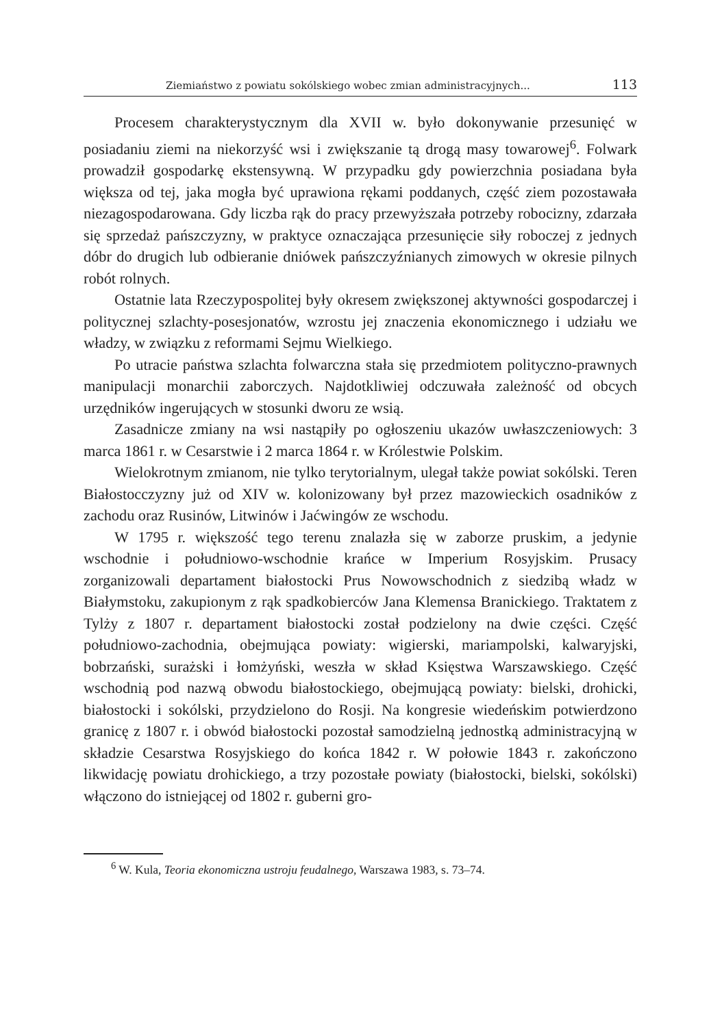Ziemiaństwo z powiatu sokólskiego wobec zmian administracyjnych... 113
Procesem charakterystycznym dla XVII w. było dokonywanie przesunięć w posiadaniu ziemi na niekorzyść wsi i zwiększanie tą drogą masy towarowej<sup>6</sup>. Folwark prowadził gospodarkę ekstensywną. W przypadku gdy powierzchnia posiadana była większa od tej, jaka mogła być uprawiona rękami poddanych, część ziem pozostawała niezagospodarowana. Gdy liczba rąk do pracy przewyższała potrzeby robocizny, zdarzała się sprzedaż pańszczyzny, w praktyce oznaczająca przesunięcie siły roboczej z jednych dóbr do drugich lub odbieranie dniówek pańszczyźnianych zimowych w okresie pilnych robót rolnych.
Ostatnie lata Rzeczypospolitej były okresem zwiększonej aktywności gospodarczej i politycznej szlachty-posesjonatów, wzrostu jej znaczenia ekonomicznego i udziału we władzy, w związku z reformami Sejmu Wielkiego.
Po utracie państwa szlachta folwarczna stała się przedmiotem polityczno-prawnych manipulacji monarchii zaborczych. Najdotkliwiej odczuwała zależność od obcych urzędników ingerujących w stosunki dworu ze wsią.
Zasadnicze zmiany na wsi nastąpiły po ogłoszeniu ukazów uwłaszczeniowych: 3 marca 1861 r. w Cesarstwie i 2 marca 1864 r. w Królestwie Polskim.
Wielokrotnym zmianom, nie tylko terytorialnym, ulegał także powiat sokólski. Teren Białostocczyzny już od XIV w. kolonizowany był przez mazowieckich osadników z zachodu oraz Rusinów, Litwinów i Jaćwingów ze wschodu.
W 1795 r. większość tego terenu znalazła się w zaborze pruskim, a jedynie wschodnie i południowo-wschodnie krańce w Imperium Rosyjskim. Prusacy zorganizowali departament białostocki Prus Nowowschodnich z siedzibą władz w Białymstoku, zakupionym z rąk spadkobierców Jana Klemensa Branickiego. Traktatem z Tylży z 1807 r. departament białostocki został podzielony na dwie części. Część południowo-zachodnia, obejmująca powiaty: wigierski, mariampolski, kalwaryjski, bobrzański, surażski i łomżyński, weszła w skład Księstwa Warszawskiego. Część wschodnią pod nazwą obwodu białostockiego, obejmującą powiaty: bielski, drohicki, białostocki i sokólski, przydzielono do Rosji. Na kongresie wiedeńskim potwierdzono granicę z 1807 r. i obwód białostocki pozostał samodzielną jednostką administracyjną w składzie Cesarstwa Rosyjskiego do końca 1842 r. W połowie 1843 r. zakończono likwidację powiatu drohickiego, a trzy pozostałe powiaty (białostocki, bielski, sokólski) włączono do istniejącej od 1802 r. guberni gro-
<sup>6</sup> W. Kula, Teoria ekonomiczna ustroju feudalnego, Warszawa 1983, s. 73–74.